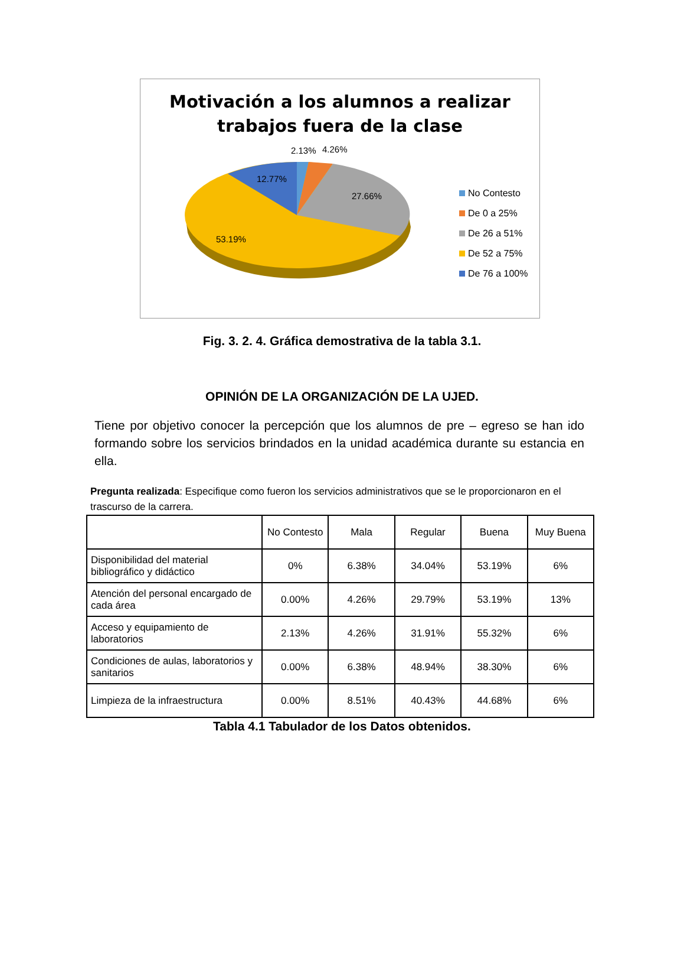Motivación a los alumnos a realizar
trabajos fuera de la clase
2.13%
4.26%
12.77%
27.66%
53.19%
No Contesto
De 0 a 25%
De 26 a 51%
De 52 a 75%
De 76 a 100%
Fig. 3. 2. 4. Gráfica demostrativa de la tabla 3.1.
OPINIÓN DE LA ORGANIZACIÓN DE LA UJED.
Tiene por objetivo conocer la percepción que los alumnos de pre – egreso se han ido formando sobre los servicios brindados en la unidad académica durante su estancia en ella.
Pregunta realizada: Especifique como fueron los servicios administrativos que se le proporcionaron en el trascurso de la carrera.
| | No Contesto | Mala | Regular | Buena | Muy Buena |
| --- | --- | --- | --- | --- | --- |
| Disponibilidad del material bibliográfico y didáctico | 0% | 6.38% | 34.04% | 53.19% | 6% |
| Atención del personal encargado de cada área | 0.00% | 4.26% | 29.79% | 53.19% | 13% |
| Acceso y equipamiento de laboratorios | 2.13% | 4.26% | 31.91% | 55.32% | 6% |
| Condiciones de aulas, laboratorios y sanitarios | 0.00% | 6.38% | 48.94% | 38.30% | 6% |
| Limpieza de la infraestructura | 0.00% | 8.51% | 40.43% | 44.68% | 6% |
Tabla 4.1 Tabulador de los Datos obtenidos.